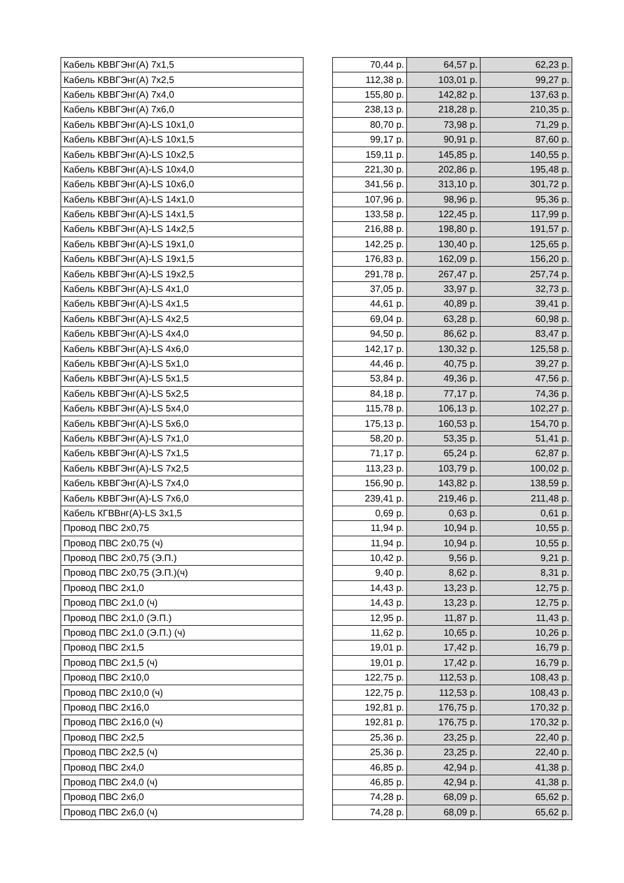| Кабель КВВГЭнг(А) 7x1,5 | | 70,44 р. | 64,57 р. | 62,23 р. |
| Кабель КВВГЭнг(А) 7x2,5 | | 112,38 р. | 103,01 р. | 99,27 р. |
| Кабель КВВГЭнг(А) 7x4,0 | | 155,80 р. | 142,82 р. | 137,63 р. |
| Кабель КВВГЭнг(А) 7x6,0 | | 238,13 р. | 218,28 р. | 210,35 р. |
| Кабель КВВГЭнг(А)-LS 10x1,0 | | 80,70 р. | 73,98 р. | 71,29 р. |
| Кабель КВВГЭнг(А)-LS 10x1,5 | | 99,17 р. | 90,91 р. | 87,60 р. |
| Кабель КВВГЭнг(А)-LS 10x2,5 | | 159,11 р. | 145,85 р. | 140,55 р. |
| Кабель КВВГЭнг(А)-LS 10x4,0 | | 221,30 р. | 202,86 р. | 195,48 р. |
| Кабель КВВГЭнг(А)-LS 10x6,0 | | 341,56 р. | 313,10 р. | 301,72 р. |
| Кабель КВВГЭнг(А)-LS 14x1,0 | | 107,96 р. | 98,96 р. | 95,36 р. |
| Кабель КВВГЭнг(А)-LS 14x1,5 | | 133,58 р. | 122,45 р. | 117,99 р. |
| Кабель КВВГЭнг(А)-LS 14x2,5 | | 216,88 р. | 198,80 р. | 191,57 р. |
| Кабель КВВГЭнг(А)-LS 19x1,0 | | 142,25 р. | 130,40 р. | 125,65 р. |
| Кабель КВВГЭнг(А)-LS 19x1,5 | | 176,83 р. | 162,09 р. | 156,20 р. |
| Кабель КВВГЭнг(А)-LS 19x2,5 | | 291,78 р. | 267,47 р. | 257,74 р. |
| Кабель КВВГЭнг(А)-LS 4x1,0 | | 37,05 р. | 33,97 р. | 32,73 р. |
| Кабель КВВГЭнг(А)-LS 4x1,5 | | 44,61 р. | 40,89 р. | 39,41 р. |
| Кабель КВВГЭнг(А)-LS 4x2,5 | | 69,04 р. | 63,28 р. | 60,98 р. |
| Кабель КВВГЭнг(А)-LS 4x4,0 | | 94,50 р. | 86,62 р. | 83,47 р. |
| Кабель КВВГЭнг(А)-LS 4x6,0 | | 142,17 р. | 130,32 р. | 125,58 р. |
| Кабель КВВГЭнг(А)-LS 5x1,0 | | 44,46 р. | 40,75 р. | 39,27 р. |
| Кабель КВВГЭнг(А)-LS 5x1,5 | | 53,84 р. | 49,36 р. | 47,56 р. |
| Кабель КВВГЭнг(А)-LS 5x2,5 | | 84,18 р. | 77,17 р. | 74,36 р. |
| Кабель КВВГЭнг(А)-LS 5x4,0 | | 115,78 р. | 106,13 р. | 102,27 р. |
| Кабель КВВГЭнг(А)-LS 5x6,0 | | 175,13 р. | 160,53 р. | 154,70 р. |
| Кабель КВВГЭнг(А)-LS 7x1,0 | | 58,20 р. | 53,35 р. | 51,41 р. |
| Кабель КВВГЭнг(А)-LS 7x1,5 | | 71,17 р. | 65,24 р. | 62,87 р. |
| Кабель КВВГЭнг(А)-LS 7x2,5 | | 113,23 р. | 103,79 р. | 100,02 р. |
| Кабель КВВГЭнг(А)-LS 7x4,0 | | 156,90 р. | 143,82 р. | 138,59 р. |
| Кабель КВВГЭнг(А)-LS 7x6,0 | | 239,41 р. | 219,46 р. | 211,48 р. |
| Кабель КГВВнг(А)-LS 3x1,5 | | 0,69 р. | 0,63 р. | 0,61 р. |
| Провод ПВС 2х0,75 | | 11,94 р. | 10,94 р. | 10,55 р. |
| Провод ПВС 2х0,75 (ч) | | 11,94 р. | 10,94 р. | 10,55 р. |
| Провод ПВС 2х0,75 (Э.П.) | | 10,42 р. | 9,56 р. | 9,21 р. |
| Провод ПВС 2х0,75 (Э.П.)(ч) | | 9,40 р. | 8,62 р. | 8,31 р. |
| Провод ПВС 2х1,0 | | 14,43 р. | 13,23 р. | 12,75 р. |
| Провод ПВС 2х1,0 (ч) | | 14,43 р. | 13,23 р. | 12,75 р. |
| Провод ПВС 2х1,0 (Э.П.) | | 12,95 р. | 11,87 р. | 11,43 р. |
| Провод ПВС 2х1,0 (Э.П.) (ч) | | 11,62 р. | 10,65 р. | 10,26 р. |
| Провод ПВС 2х1,5 | | 19,01 р. | 17,42 р. | 16,79 р. |
| Провод ПВС 2х1,5 (ч) | | 19,01 р. | 17,42 р. | 16,79 р. |
| Провод ПВС 2х10,0 | | 122,75 р. | 112,53 р. | 108,43 р. |
| Провод ПВС 2х10,0 (ч) | | 122,75 р. | 112,53 р. | 108,43 р. |
| Провод ПВС 2х16,0 | | 192,81 р. | 176,75 р. | 170,32 р. |
| Провод ПВС 2х16,0 (ч) | | 192,81 р. | 176,75 р. | 170,32 р. |
| Провод ПВС 2х2,5 | | 25,36 р. | 23,25 р. | 22,40 р. |
| Провод ПВС 2х2,5 (ч) | | 25,36 р. | 23,25 р. | 22,40 р. |
| Провод ПВС 2х4,0 | | 46,85 р. | 42,94 р. | 41,38 р. |
| Провод ПВС 2х4,0 (ч) | | 46,85 р. | 42,94 р. | 41,38 р. |
| Провод ПВС 2х6,0 | | 74,28 р. | 68,09 р. | 65,62 р. |
| Провод ПВС 2х6,0 (ч) | | 74,28 р. | 68,09 р. | 65,62 р. |